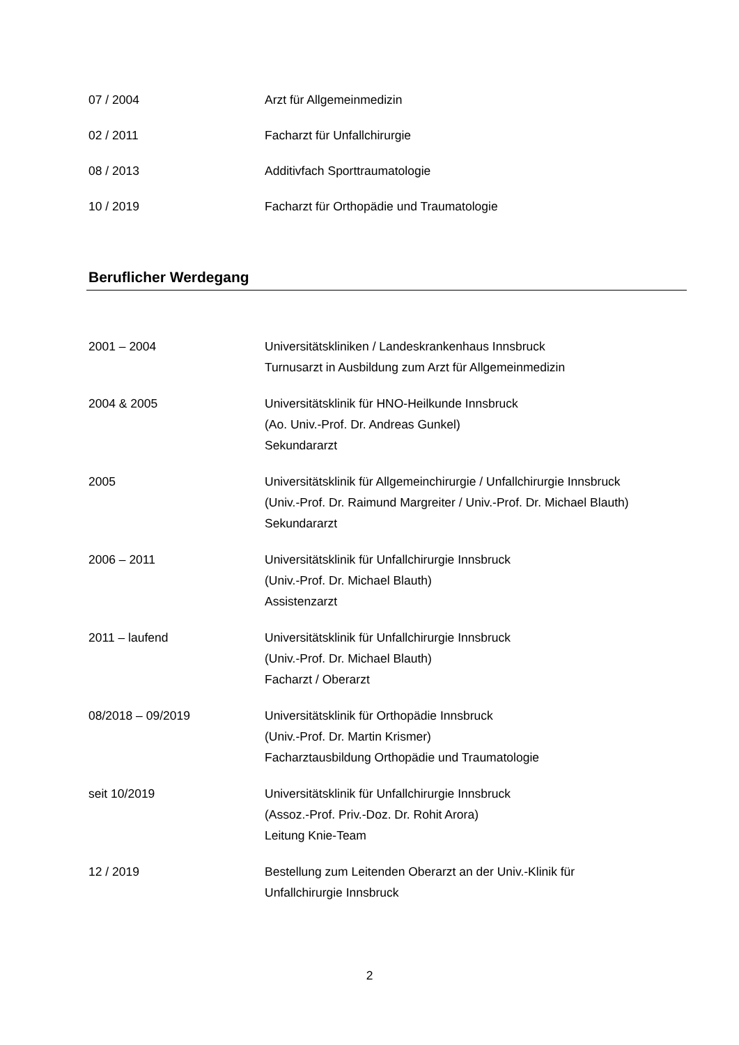07 / 2004 Arzt für Allgemeinmedizin
02 / 2011 Facharzt für Unfallchirurgie
08 / 2013 Additivfach Sporttraumatologie
10 / 2019 Facharzt für Orthopädie und Traumatologie
Beruflicher Werdegang
2001 – 2004 Universitätskliniken / Landeskrankenhaus Innsbruck
Turnusarzt in Ausbildung zum Arzt für Allgemeinmedizin
2004 & 2005 Universitätsklinik für HNO-Heilkunde Innsbruck
(Ao. Univ.-Prof. Dr. Andreas Gunkel)
Sekundararzt
2005 Universitätsklinik für Allgemeinchirurgie / Unfallchirurgie Innsbruck
(Univ.-Prof. Dr. Raimund Margreiter / Univ.-Prof. Dr. Michael Blauth)
Sekundararzt
2006 – 2011 Universitätsklinik für Unfallchirurgie Innsbruck
(Univ.-Prof. Dr. Michael Blauth)
Assistenzarzt
2011 – laufend Universitätsklinik für Unfallchirurgie Innsbruck
(Univ.-Prof. Dr. Michael Blauth)
Facharzt / Oberarzt
08/2018 – 09/2019 Universitätsklinik für Orthopädie Innsbruck
(Univ.-Prof. Dr. Martin Krismer)
Facharztausbildung Orthopädie und Traumatologie
seit 10/2019 Universitätsklinik für Unfallchirurgie Innsbruck
(Assoz.-Prof. Priv.-Doz. Dr. Rohit Arora)
Leitung Knie-Team
12 / 2019 Bestellung zum Leitenden Oberarzt an der Univ.-Klinik für
Unfallchirurgie Innsbruck
2